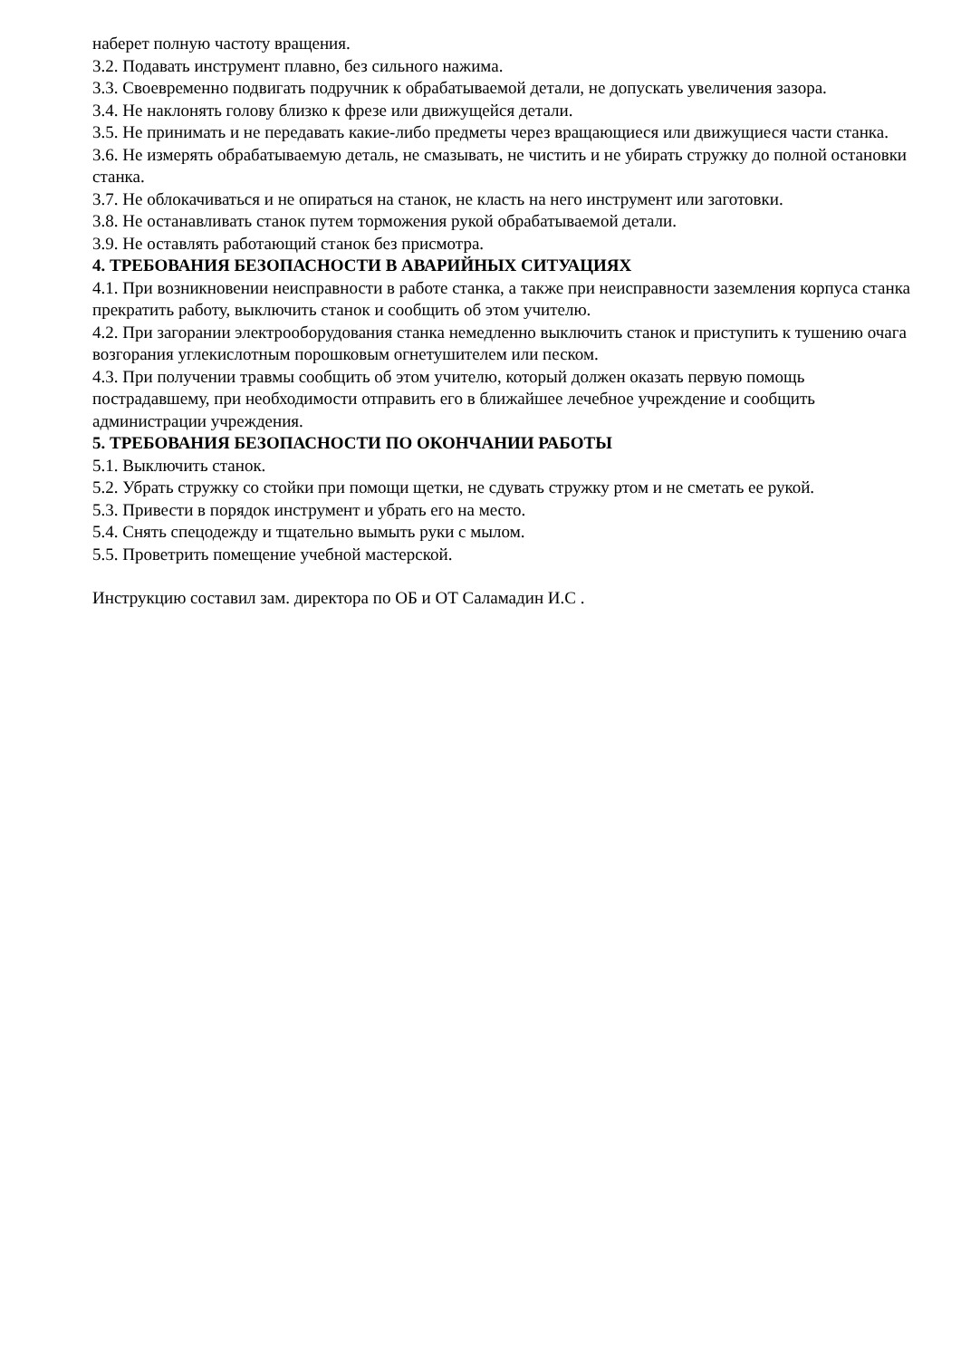наберет полную частоту вращения.
3.2. Подавать инструмент плавно, без сильного нажима.
3.3. Своевременно подвигать подручник к обрабатываемой детали, не допускать увеличения зазора.
3.4. Не наклонять голову близко к фрезе или движущейся детали.
3.5. Не принимать и не передавать какие-либо предметы через вращающиеся или движущиеся части станка.
3.6. Не измерять обрабатываемую деталь, не смазывать, не чистить и не убирать стружку до полной остановки станка.
3.7. Не облокачиваться и не опираться на станок, не класть на него инструмент или заготовки.
3.8. Не останавливать станок путем торможения рукой обрабатываемой детали.
3.9. Не оставлять работающий станок без присмотра.
4. ТРЕБОВАНИЯ БЕЗОПАСНОСТИ В АВАРИЙНЫХ СИТУАЦИЯХ
4.1. При возникновении неисправности в работе станка, а также при неисправности заземления корпуса станка прекратить работу, выключить станок и сообщить об этом учителю.
4.2. При загорании электрооборудования станка немедленно выключить станок и приступить к тушению очага возгорания углекислотным порошковым огнетушителем или песком.
4.3. При получении травмы сообщить об этом учителю, который должен оказать первую помощь пострадавшему, при необходимости отправить его в ближайшее лечебное учреждение и сообщить администрации учреждения.
5. ТРЕБОВАНИЯ БЕЗОПАСНОСТИ ПО ОКОНЧАНИИ РАБОТЫ
5.1. Выключить станок.
5.2. Убрать стружку со стойки при помощи щетки, не сдувать стружку ртом и не сметать ее рукой.
5.3. Привести в порядок инструмент и убрать его на место.
5.4. Снять спецодежду и тщательно вымыть руки с мылом.
5.5. Проветрить помещение учебной мастерской.
Инструкцию составил зам. директора по ОБ и ОТ Саламадин И.С .